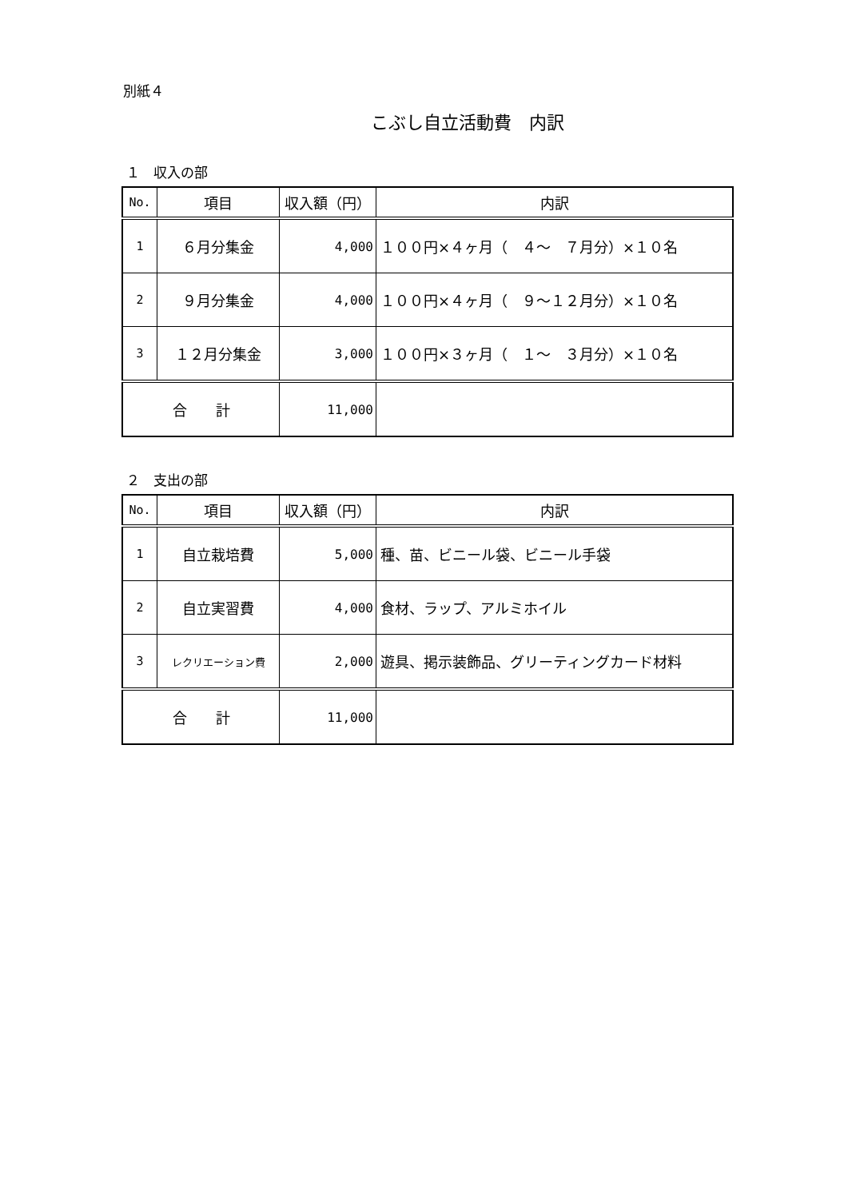別紙４
こぶし自立活動費　内訳
１　収入の部
| No. | 項目 | 収入額（円） | 内訳 |
| --- | --- | --- | --- |
| 1 | ６月分集金 | 4,000 | １００円×４ヶ月（ ４～ ７月分）×１０名 |
| 2 | ９月分集金 | 4,000 | １００円×４ヶ月（ ９～１２月分）×１０名 |
| 3 | １２月分集金 | 3,000 | １００円×３ヶ月（ １～ ３月分）×１０名 |
| 合 計 | | 11,000 | |
２　支出の部
| No. | 項目 | 収入額（円） | 内訳 |
| --- | --- | --- | --- |
| 1 | 自立栽培費 | 5,000 | 種、苗、ビニール袋、ビニール手袋 |
| 2 | 自立実習費 | 4,000 | 食材、ラップ、アルミホイル |
| 3 | レクリエーション費 | 2,000 | 遊具、掲示装飾品、グリーティングカード材料 |
| 合 計 | | 11,000 | |